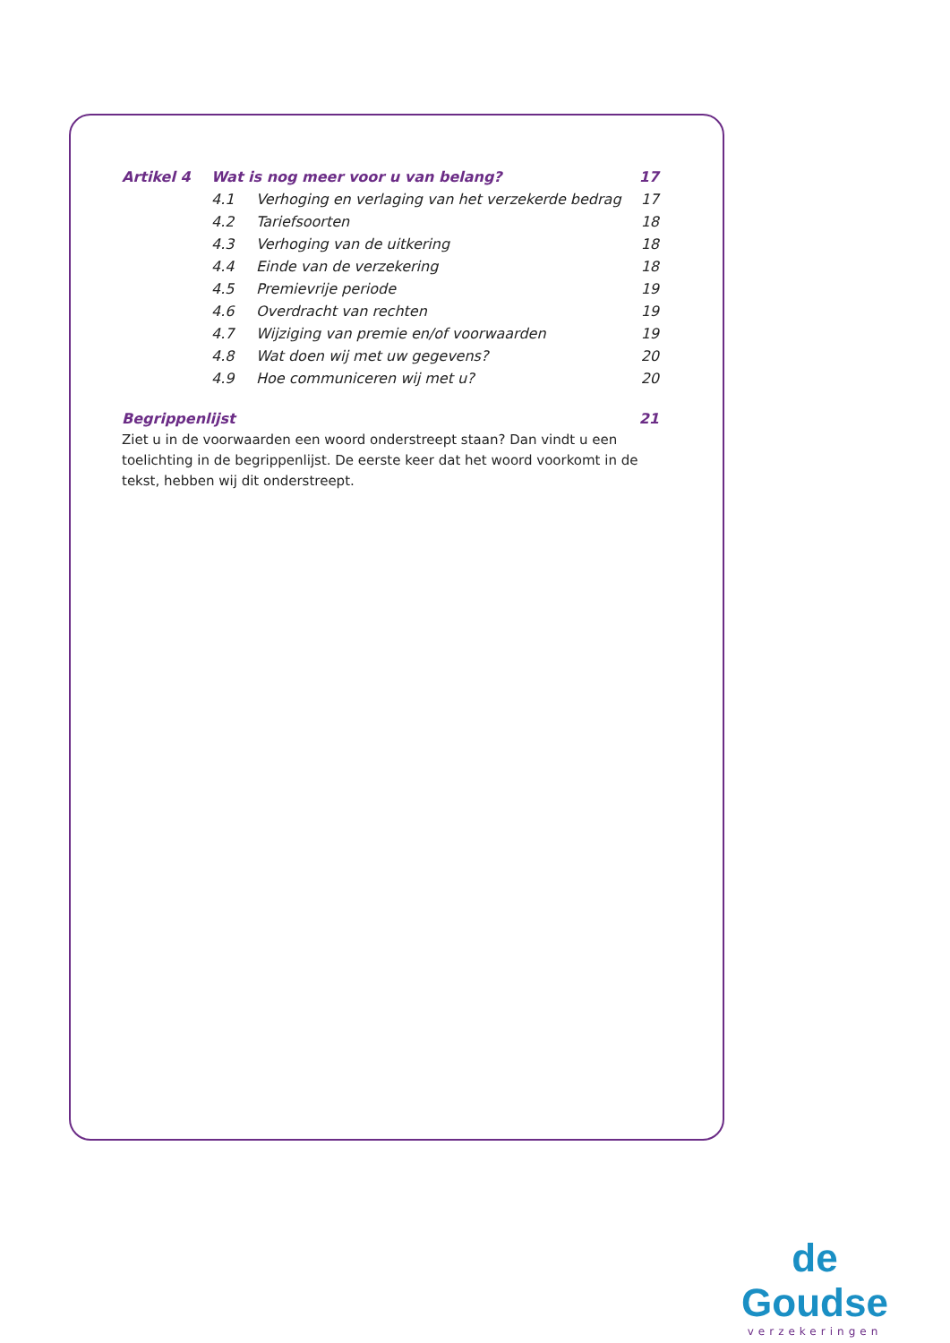| Artikel 4 | Wat is nog meer voor u van belang? | | 17 |
| | 4.1 | Verhoging en verlaging van het verzekerde bedrag | 17 |
| | 4.2 | Tariefsoorten | 18 |
| | 4.3 | Verhoging van de uitkering | 18 |
| | 4.4 | Einde van de verzekering | 18 |
| | 4.5 | Premievrije periode | 19 |
| | 4.6 | Overdracht van rechten | 19 |
| | 4.7 | Wijziging van premie en/of voorwaarden | 19 |
| | 4.8 | Wat doen wij met uw gegevens? | 20 |
| | 4.9 | Hoe communiceren wij met u? | 20 |
| Begrippenlijst | | | 21 |
Ziet u in de voorwaarden een woord onderstreept staan? Dan vindt u een toelichting in de begrippenlijst. De eerste keer dat het woord voorkomt in de tekst, hebben wij dit onderstreept.
de Goudse
verzekeringen